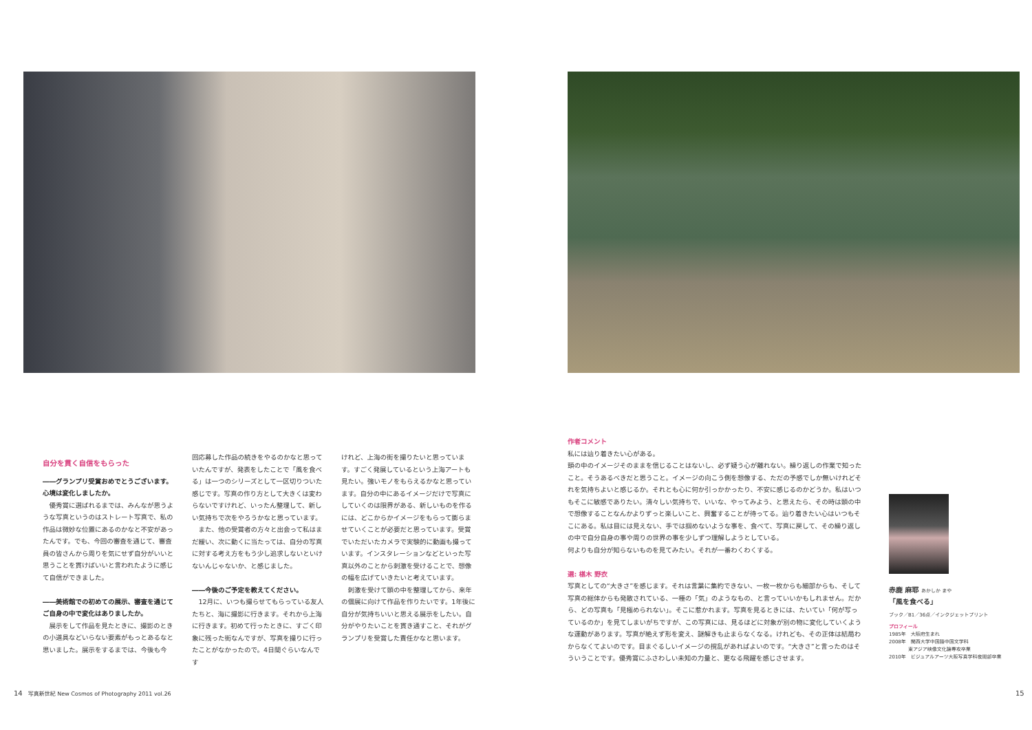自分を貫く自信をもらった
――グランプリ受賞おめでとうございます。心境は変化しましたか。
　優秀賞に選ばれるまでは、みんなが思うような写真というのはストレート写真で、私の作品は微妙な位置にあるのかなと不安があったんです。でも、今回の審査を通じて、審査員の皆さんから周りを気にせず自分がいいと思うことを貫けばいいと言われたように感じて自信ができました。
――美術館での初めての展示、審査を通じてご自身の中で変化はありましたか。
　展示をして作品を見たときに、撮影のときの小道具などいらない要素がもっとあるなと思いました。展示をするまでは、今後も今
回応募した作品の続きをやるのかなと思っていたんですが、発表をしたことで「風を食べる」は一つのシリーズとして一区切りついた感じです。写真の作り方として大きくは変わらないですけれど、いったん整理して、新しい気持ちで次をやろうかなと思っています。
　また、他の受賞者の方々と出会って私はまだ緩い、次に動くに当たっては、自分の写真に対する考え方をもう少し追求しないといけないんじゃないか、と感じました。
――今後のご予定を教えてください。
　12月に、いつも撮らせてもらっている友人たちと、海に撮影に行きます。それから上海に行きます。初めて行ったときに、すごく印象に残った街なんですが、写真を撮りに行ったことがなかったので。4日間ぐらいなんです
けれど、上海の街を撮りたいと思っています。すごく発展しているという上海アートも見たい。強いモノをもらえるかなと思っています。自分の中にあるイメージだけで写真にしていくのは限界がある、新しいものを作るには、どこからかイメージをもらって膨らませていくことが必要だと思っています。受賞でいただいたカメラで実験的に動画も撮っています。インスタレーションなどといった写真以外のことから刺激を受けることで、想像の幅を広げていきたいと考えています。
　刺激を受けて頭の中を整理してから、来年の個展に向けて作品を作りたいです。1年後に自分が気持ちいいと思える展示をしたい。自分がやりたいことを貫き通すこと、それがグランプリを受賞した責任かなと思います。
作者コメント
私には辿り着きたい心がある。
頭の中のイメージそのままを信じることはないし、必ず疑う心が離れない。繰り返しの作業で知ったこと。そうあるべきだと思うこと。イメージの向こう側を想像する、ただの予感でしか無いけれどそれを気持ちよいと感じるか。それとも心に何か引っかかったり、不安に感じるのかどうか。私はいつもそこに敏感でありたい。清々しい気持ちで、いいな、やってみよう、と思えたら、その時は頭の中で想像することなんかよりずっと楽しいこと、興奮することが待ってる。辿り着きたい心はいつもそこにある。私は目には見えない、手では掴めないような事を、食べて、写真に戻して、その繰り返しの中で自分自身の事や周りの世界の事を少しずつ理解しようとしている。
何よりも自分が知らないものを見てみたい。それが一番わくわくする。
選: 椹木 野衣
写真としての“大きさ”を感じます。それは言葉に集約できない、一枚一枚からも細部からも、そして写真の総体からも発散されている、一種の「気」のようなもの、と言っていいかもしれません。だから、どの写真も「見極められない」。そこに惹かれます。写真を見るときには、たいてい「何が写っているのか」を見てしまいがちですが、この写真には、見るほどに対象が別の物に変化していくような運動があります。写真が絶えず形を変え、謎解きも止まらなくなる。けれども、その正体は結局わからなくてよいのです。目まぐるしいイメージの撹乱があればよいのです。“大きさ”と言ったのはそういうことです。優秀賞にふさわしい未知の力量と、更なる飛躍を感じさせます。
赤鹿 麻耶 あかしか まや
「風を食べる」
ブック／B1／36点／インクジェットプリント
プロフィール
1985年　大阪府生まれ
2008年　関西大学中国語中国文学科
　　　　東アジア映像文化論専攻卒業
2010年　ビジュアルアーツ大阪写真学科夜間部卒業
14　写真新世紀 New Cosmos of Photography 2011 vol.26
15